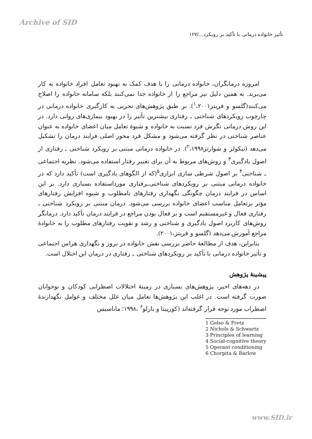Archive of SID
تأثیر خانواده درمانی با تأکید بر رویکرد.../۱۲۷
امروزه درمانگران، خانواده درمانی را با هدف کمک به بهبود تعامل افراد خانواده به کار می‌برند. به همین دلیل نیز مراجع را از خانواده جدا نمی‌کنند بلکه سامانه خانواده را اصلاح می‌کنند(گلسو و فریتز<sup>۱</sup>،۲۰۰۱). بر طبق پژوهش‌های تجربی به کارگیری خانواده درمانی در چارچوب رویکردهای شناختی ـ رفتاری بیشترین تأثیر را در بهبود بیماری‌های روانی دارد. در این روش درمانی نگرش فرد نسبت به خانواده و شیوهٔ تعامل میان اعضای خانواده به عنوان عناصر شناختی در نظر گرفته می‌شود و مشکل فرد محور اصلی فرایند درمان را تشکیل می‌دهد (نیکولز و شوارتز<sup>۲</sup>،۱۹۹۸). در خانواده درمانی مبتنی بر رویکرد شناختی ـ رفتاری از اصول یادگیری<sup>۳</sup> و روش‌های مربوط به آن برای تغییر رفتار استفاده می‌شود. نظریه اجتماعی ـ شناختی<sup>۴</sup> بر اصول شرطی سازی ابزاری<sup>۵</sup>(که از الگوهای یادگیری است) تأکید دارد که در خانواده درمانی مبتنی بر رویکردهای شناختی‌ـرفتاری مورداستفاده بسیاری دارد. بر این اساس در فرایند درمان چگونگی نگهداری رفتارهای نامطلوب و شیوه افزایش رفتارهای مؤثر برتعامل مناسب اعضای خانواده بررسی می‌شود. درمان مبتنی بر رویکرد شناختی ـ رفتاری فعال و غیرمستقیم است و بر فعال بودن مراجع در فرایند درمان تأکید دارد. درمانگر روش‌های کاربرد اصول یادگیری و شناختی و رشد و تقویت رفتارهای مطلوب را به خانوادهٔ مراجع آموزش می‌دهد (گلسو و فریتز،۲۰۰۱).
بنابراین، هدف از مطالعهٔ حاضر بررسی نقش خانواده در بروز و نگهداری هراس اجتماعی و تأثیر خانواده درمانی با تأکید بر رویکردهای شناختی ـ رفتاری در درمان این اختلال است.
پیشینهٔ پژوهش
در دهه‌های اخیر، پژوهش‌های بسیاری در زمینهٔ اختلالات اضطرابی کودکان و نوجوانان صورت گرفته است. در اغلب این پژوهش‌ها تعامل میان علل مختلف و عوامل نگهدارندهٔ اضطراب مورد توجه قرار گرفته‌اند (کورپیتا و بارلو<sup>۶</sup> ،۱۹۹۸؛ ماناسیس
1 Gelso & Fretz
2 Nichols & Schwartz
3 Principles of learning
4 Social-cognitive theory
5 Operant conditioning
6 Chorpita & Barlow
www.SID.ir